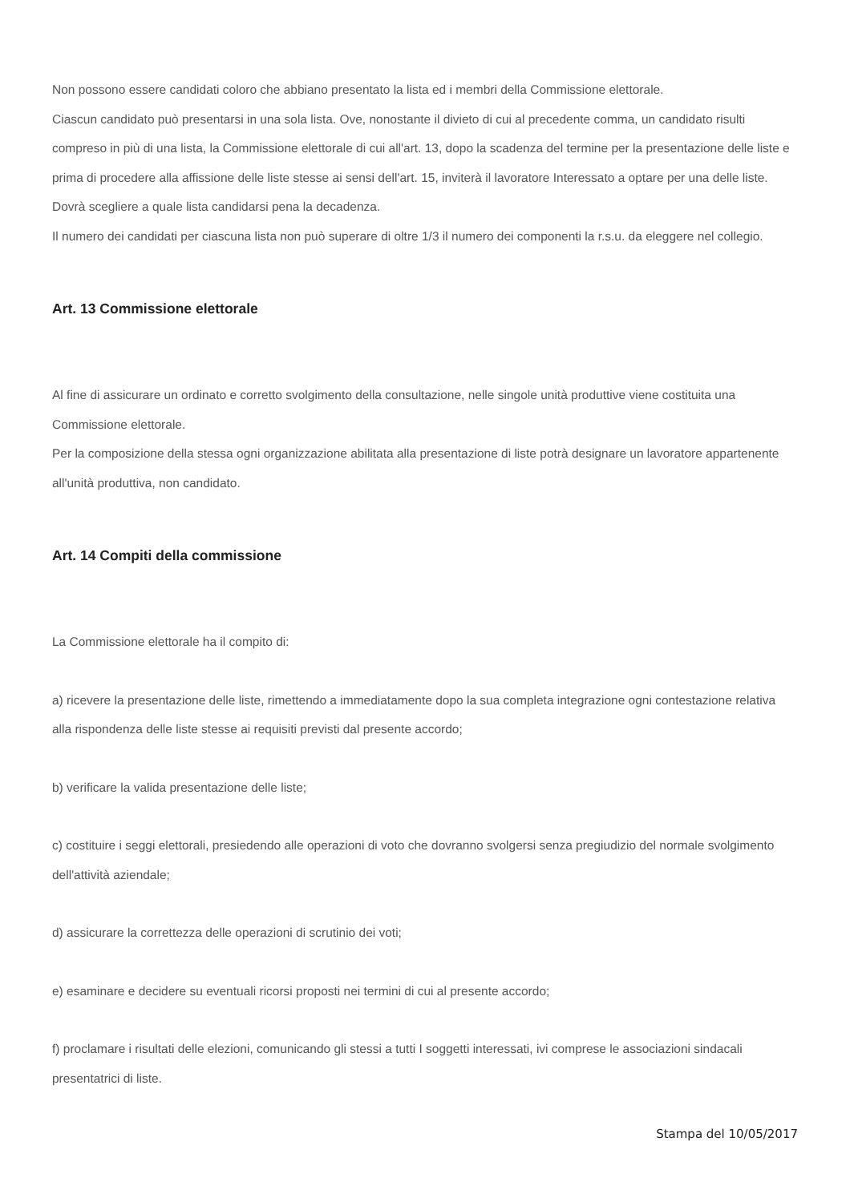Non possono essere candidati coloro che abbiano presentato la lista ed i membri della Commissione elettorale.
Ciascun candidato può presentarsi in una sola lista. Ove, nonostante il divieto di cui al precedente comma, un candidato risulti compreso in più di una lista, la Commissione elettorale di cui all'art. 13, dopo la scadenza del termine per la presentazione delle liste e prima di procedere alla affissione delle liste stesse ai sensi dell'art. 15, inviterà il lavoratore Interessato a optare per una delle liste. Dovrà scegliere a quale lista candidarsi pena la decadenza.
Il numero dei candidati per ciascuna lista non può superare di oltre 1/3 il numero dei componenti la r.s.u. da eleggere nel collegio.
Art. 13 Commissione elettorale
Al fine di assicurare un ordinato e corretto svolgimento della consultazione, nelle singole unità produttive viene costituita una Commissione elettorale.
Per la composizione della stessa ogni organizzazione abilitata alla presentazione di liste potrà designare un lavoratore appartenente all'unità produttiva, non candidato.
Art. 14 Compiti della commissione
La Commissione elettorale ha il compito di:
a) ricevere la presentazione delle liste, rimettendo a immediatamente dopo la sua completa integrazione ogni contestazione relativa alla rispondenza delle liste stesse ai requisiti previsti dal presente accordo;
b) verificare la valida presentazione delle liste;
c) costituire i seggi elettorali, presiedendo alle operazioni di voto che dovranno svolgersi senza pregiudizio del normale svolgimento dell'attività aziendale;
d) assicurare la correttezza delle operazioni di scrutinio dei voti;
e) esaminare e decidere su eventuali ricorsi proposti nei termini di cui al presente accordo;
f) proclamare i risultati delle elezioni, comunicando gli stessi a tutti I soggetti interessati, ivi comprese le associazioni sindacali presentatrici di liste.
Stampa del 10/05/2017